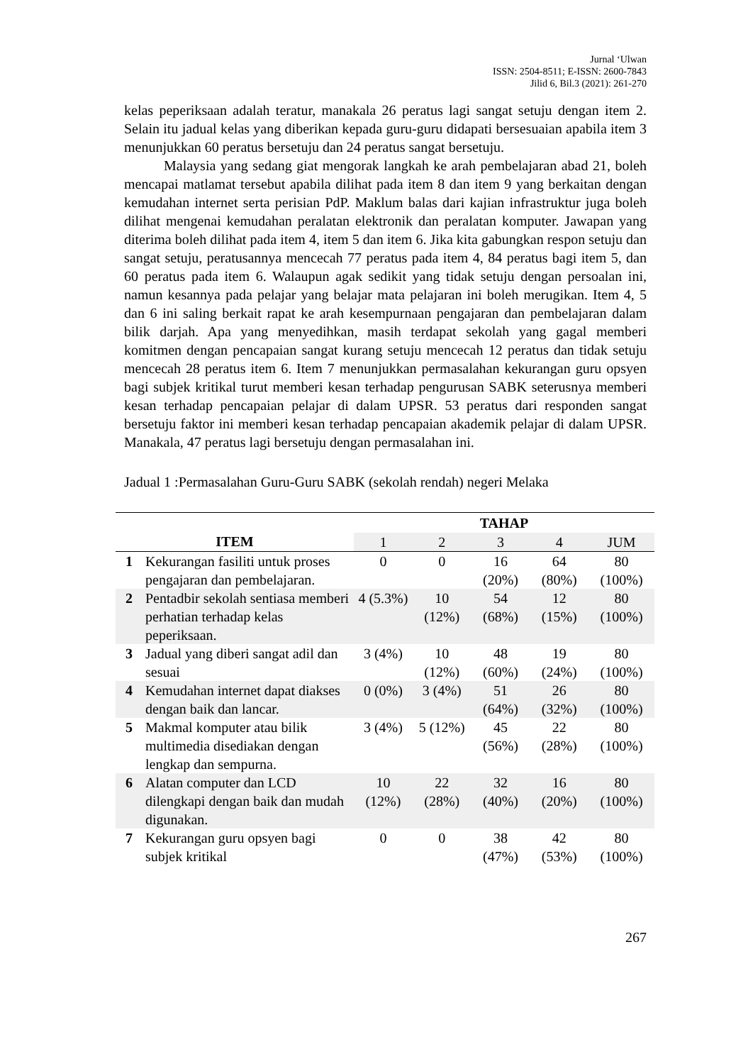Jurnal ‘Ulwan
ISSN: 2504-8511; E-ISSN: 2600-7843
Jilid 6, Bil.3 (2021): 261-270
kelas peperiksaan adalah teratur, manakala 26 peratus lagi sangat setuju dengan item 2. Selain itu jadual kelas yang diberikan kepada guru-guru didapati bersesuaian apabila item 3 menunjukkan 60 peratus bersetuju dan 24 peratus sangat bersetuju.
Malaysia yang sedang giat mengorak langkah ke arah pembelajaran abad 21, boleh mencapai matlamat tersebut apabila dilihat pada item 8 dan item 9 yang berkaitan dengan kemudahan internet serta perisian PdP. Maklum balas dari kajian infrastruktur juga boleh dilihat mengenai kemudahan peralatan elektronik dan peralatan komputer. Jawapan yang diterima boleh dilihat pada item 4, item 5 dan item 6. Jika kita gabungkan respon setuju dan sangat setuju, peratusannya mencecah 77 peratus pada item 4, 84 peratus bagi item 5, dan 60 peratus pada item 6. Walaupun agak sedikit yang tidak setuju dengan persoalan ini, namun kesannya pada pelajar yang belajar mata pelajaran ini boleh merugikan. Item 4, 5 dan 6 ini saling berkait rapat ke arah kesempurnaan pengajaran dan pembelajaran dalam bilik darjah. Apa yang menyedihkan, masih terdapat sekolah yang gagal memberi komitmen dengan pencapaian sangat kurang setuju mencecah 12 peratus dan tidak setuju mencecah 28 peratus item 6. Item 7 menunjukkan permasalahan kekurangan guru opsyen bagi subjek kritikal turut memberi kesan terhadap pengurusan SABK seterusnya memberi kesan terhadap pencapaian pelajar di dalam UPSR. 53 peratus dari responden sangat bersetuju faktor ini memberi kesan terhadap pencapaian akademik pelajar di dalam UPSR. Manakala, 47 peratus lagi bersetuju dengan permasalahan ini.
Jadual 1 :Permasalahan Guru-Guru SABK (sekolah rendah) negeri Melaka
| ITEM | | TAHAP | | | | |
| --- | --- | --- | --- | --- | --- | --- |
| | | 1 | 2 | 3 | 4 | JUM |
| 1 | Kekurangan fasiliti untuk proses pengajaran dan pembelajaran. | 0 | 0 | 16 (20%) | 64 (80%) | 80 (100%) |
| 2 | Pentadbir sekolah sentiasa memberi perhatian terhadap kelas peperiksaan. | 4 (5.3%) | 10 (12%) | 54 (68%) | 12 (15%) | 80 (100%) |
| 3 | Jadual yang diberi sangat adil dan sesuai | 3 (4%) | 10 (12%) | 48 (60%) | 19 (24%) | 80 (100%) |
| 4 | Kemudahan internet dapat diakses dengan baik dan lancar. | 0 (0%) | 3 (4%) | 51 (64%) | 26 (32%) | 80 (100%) |
| 5 | Makmal komputer atau bilik multimedia disediakan dengan lengkap dan sempurna. | 3 (4%) | 5 (12%) | 45 (56%) | 22 (28%) | 80 (100%) |
| 6 | Alatan computer dan LCD dilengkapi dengan baik dan mudah digunakan. | 10 (12%) | 22 (28%) | 32 (40%) | 16 (20%) | 80 (100%) |
| 7 | Kekurangan guru opsyen bagi subjek kritikal | 0 | 0 | 38 (47%) | 42 (53%) | 80 (100%) |
267